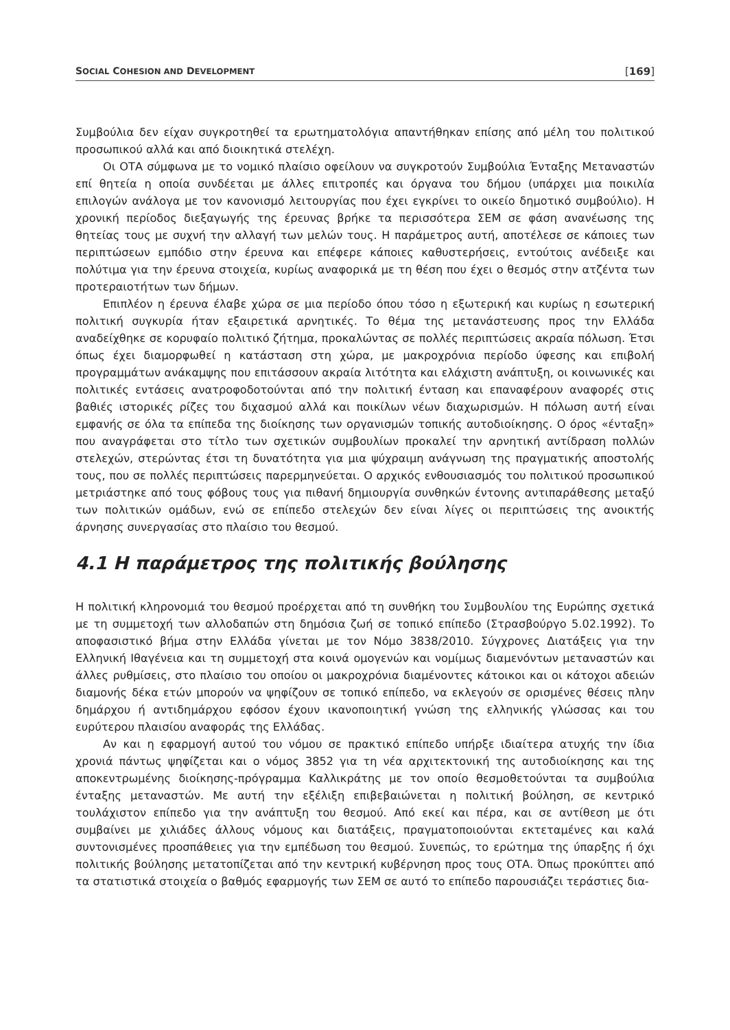SOCIAL COHESION AND DEVELOPMENT [169]
Συμβούλια δεν είχαν συγκροτηθεί τα ερωτηματολόγια απαντήθηκαν επίσης από μέλη του πολιτικού προσωπικού αλλά και από διοικητικά στελέχη.
Οι ΟΤΑ σύμφωνα με το νομικό πλαίσιο οφείλουν να συγκροτούν Συμβούλια Ένταξης Μεταναστών επί θητεία η οποία συνδέεται με άλλες επιτροπές και όργανα του δήμου (υπάρχει μια ποικιλία επιλογών ανάλογα με τον κανονισμό λειτουργίας που έχει εγκρίνει το οικείο δημοτικό συμβούλιο). Η χρονική περίοδος διεξαγωγής της έρευνας βρήκε τα περισσότερα ΣΕΜ σε φάση ανανέωσης της θητείας τους με συχνή την αλλαγή των μελών τους. Η παράμετρος αυτή, αποτέλεσε σε κάποιες των περιπτώσεων εμπόδιο στην έρευνα και επέφερε κάποιες καθυστερήσεις, εντούτοις ανέδειξε και πολύτιμα για την έρευνα στοιχεία, κυρίως αναφορικά με τη θέση που έχει ο θεσμός στην ατζέντα των προτεραιοτήτων των δήμων.
Επιπλέον η έρευνα έλαβε χώρα σε μια περίοδο όπου τόσο η εξωτερική και κυρίως η εσωτερική πολιτική συγκυρία ήταν εξαιρετικά αρνητικές. Το θέμα της μετανάστευσης προς την Ελλάδα αναδείχθηκε σε κορυφαίο πολιτικό ζήτημα, προκαλώντας σε πολλές περιπτώσεις ακραία πόλωση. Έτσι όπως έχει διαμορφωθεί η κατάσταση στη χώρα, με μακροχρόνια περίοδο ύφεσης και επιβολή προγραμμάτων ανάκαμψης που επιτάσσουν ακραία λιτότητα και ελάχιστη ανάπτυξη, οι κοινωνικές και πολιτικές εντάσεις ανατροφοδοτούνται από την πολιτική ένταση και επαναφέρουν αναφορές στις βαθιές ιστορικές ρίζες του διχασμού αλλά και ποικίλων νέων διαχωρισμών. Η πόλωση αυτή είναι εμφανής σε όλα τα επίπεδα της διοίκησης των οργανισμών τοπικής αυτοδιοίκησης. Ο όρος «ένταξη» που αναγράφεται στο τίτλο των σχετικών συμβουλίων προκαλεί την αρνητική αντίδραση πολλών στελεχών, στερώντας έτσι τη δυνατότητα για μια ψύχραιμη ανάγνωση της πραγματικής αποστολής τους, που σε πολλές περιπτώσεις παρερμηνεύεται. Ο αρχικός ενθουσιασμός του πολιτικού προσωπικού μετριάστηκε από τους φόβους τους για πιθανή δημιουργία συνθηκών έντονης αντιπαράθεσης μεταξύ των πολιτικών ομάδων, ενώ σε επίπεδο στελεχών δεν είναι λίγες οι περιπτώσεις της ανοικτής άρνησης συνεργασίας στο πλαίσιο του θεσμού.
4.1 Η παράμετρος της πολιτικής βούλησης
Η πολιτική κληρονομιά του θεσμού προέρχεται από τη συνθήκη του Συμβουλίου της Ευρώπης σχετικά με τη συμμετοχή των αλλοδαπών στη δημόσια ζωή σε τοπικό επίπεδο (Στρασβούργο 5.02.1992). Το αποφασιστικό βήμα στην Ελλάδα γίνεται με τον Νόμο 3838/2010. Σύγχρονες Διατάξεις για την Ελληνική Ιθαγένεια και τη συμμετοχή στα κοινά ομογενών και νομίμως διαμενόντων μεταναστών και άλλες ρυθμίσεις, στο πλαίσιο του οποίου οι μακροχρόνια διαμένοντες κάτοικοι και οι κάτοχοι αδειών διαμονής δέκα ετών μπορούν να ψηφίζουν σε τοπικό επίπεδο, να εκλεγούν σε ορισμένες θέσεις πλην δημάρχου ή αντιδημάρχου εφόσον έχουν ικανοποιητική γνώση της ελληνικής γλώσσας και του ευρύτερου πλαισίου αναφοράς της Ελλάδας.
Αν και η εφαρμογή αυτού του νόμου σε πρακτικό επίπεδο υπήρξε ιδιαίτερα ατυχής την ίδια χρονιά πάντως ψηφίζεται και ο νόμος 3852 για τη νέα αρχιτεκτονική της αυτοδιοίκησης και της αποκεντρωμένης διοίκησης-πρόγραμμα Καλλικράτης με τον οποίο θεσμοθετούνται τα συμβούλια ένταξης μεταναστών. Με αυτή την εξέλιξη επιβεβαιώνεται η πολιτική βούληση, σε κεντρικό τουλάχιστον επίπεδο για την ανάπτυξη του θεσμού. Από εκεί και πέρα, και σε αντίθεση με ότι συμβαίνει με χιλιάδες άλλους νόμους και διατάξεις, πραγματοποιούνται εκτεταμένες και καλά συντονισμένες προσπάθειες για την εμπέδωση του θεσμού. Συνεπώς, το ερώτημα της ύπαρξης ή όχι πολιτικής βούλησης μετατοπίζεται από την κεντρική κυβέρνηση προς τους ΟΤΑ. Όπως προκύπτει από τα στατιστικά στοιχεία ο βαθμός εφαρμογής των ΣΕΜ σε αυτό το επίπεδο παρουσιάζει τεράστιες δια-